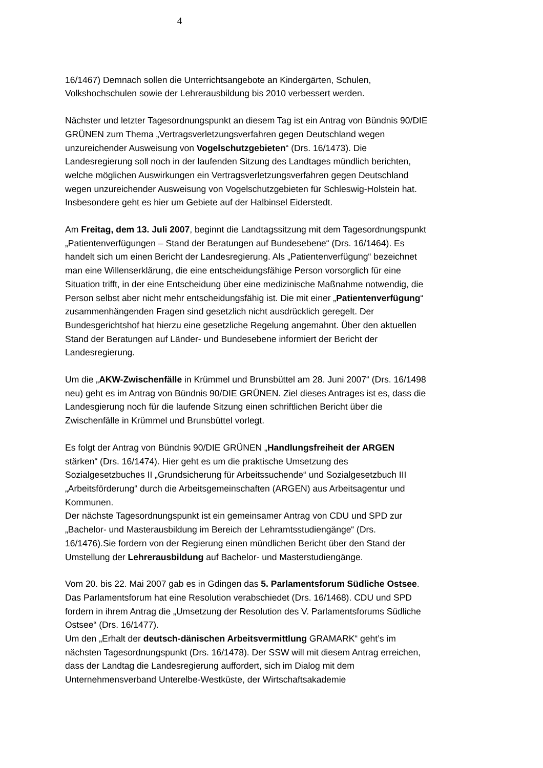4
16/1467) Demnach sollen die Unterrichtsangebote an Kindergärten, Schulen, Volkshochschulen sowie der Lehrerausbildung bis 2010 verbessert werden.
Nächster und letzter Tagesordnungspunkt an diesem Tag ist ein Antrag von Bündnis 90/DIE GRÜNEN zum Thema „Vertragsverletzungsverfahren gegen Deutschland wegen unzureichender Ausweisung von Vogelschutzgebieten“ (Drs. 16/1473). Die Landesregierung soll noch in der laufenden Sitzung des Landtages mündlich berichten, welche möglichen Auswirkungen ein Vertragsverletzungsverfahren gegen Deutschland wegen unzureichender Ausweisung von Vogelschutzgebieten für Schleswig-Holstein hat. Insbesondere geht es hier um Gebiete auf der Halbinsel Eiderstedt.
Am Freitag, dem 13. Juli 2007, beginnt die Landtagssitzung mit dem Tagesordnungspunkt „Patientenverfügungen – Stand der Beratungen auf Bundesebene“ (Drs. 16/1464). Es handelt sich um einen Bericht der Landesregierung. Als „Patientenverfügung“ bezeichnet man eine Willenserklärung, die eine entscheidungsfähige Person vorsorglich für eine Situation trifft, in der eine Entscheidung über eine medizinische Maßnahme notwendig, die Person selbst aber nicht mehr entscheidungsfähig ist. Die mit einer „Patientenverfügung“ zusammenhängenden Fragen sind gesetzlich nicht ausdrücklich geregelt. Der Bundesgerichtshof hat hierzu eine gesetzliche Regelung angemahnt. Über den aktuellen Stand der Beratungen auf Länder- und Bundesebene informiert der Bericht der Landesregierung.
Um die „AKW-Zwischenfälle in Krümmel und Brunsbüttel am 28. Juni 2007“ (Drs. 16/1498 neu) geht es im Antrag von Bündnis 90/DIE GRÜNEN. Ziel dieses Antrages ist es, dass die Landesgierung noch für die laufende Sitzung einen schriftlichen Bericht über die Zwischenfälle in Krümmel und Brunsbüttel vorlegt.
Es folgt der Antrag von Bündnis 90/DIE GRÜNEN „Handlungsfreiheit der ARGEN stärken“ (Drs. 16/1474). Hier geht es um die praktische Umsetzung des Sozialgesetzbuches II „Grundsicherung für Arbeitssuchende“ und Sozialgesetzbuch III „Arbeitsförderung“ durch die Arbeitsgemeinschaften (ARGEN) aus Arbeitsagentur und Kommunen.
Der nächste Tagesordnungspunkt ist ein gemeinsamer Antrag von CDU und SPD zur „Bachelor- und Masterausbildung im Bereich der Lehramtsstudiengänge“ (Drs. 16/1476).Sie fordern von der Regierung einen mündlichen Bericht über den Stand der Umstellung der Lehrerausbildung auf Bachelor- und Masterstudiengänge.
Vom 20. bis 22. Mai 2007 gab es in Gdingen das 5. Parlamentsforum Südliche Ostsee. Das Parlamentsforum hat eine Resolution verabschiedet (Drs. 16/1468). CDU und SPD fordern in ihrem Antrag die „Umsetzung der Resolution des V. Parlamentsforums Südliche Ostsee“ (Drs. 16/1477).
Um den „Erhalt der deutsch-dänischen Arbeitsvermittlung GRAMARK“ geht’s im nächsten Tagesordnungspunkt (Drs. 16/1478). Der SSW will mit diesem Antrag erreichen, dass der Landtag die Landesregierung auffordert, sich im Dialog mit dem Unternehmensverband Unterelbe-Westküste, der Wirtschaftsakademie